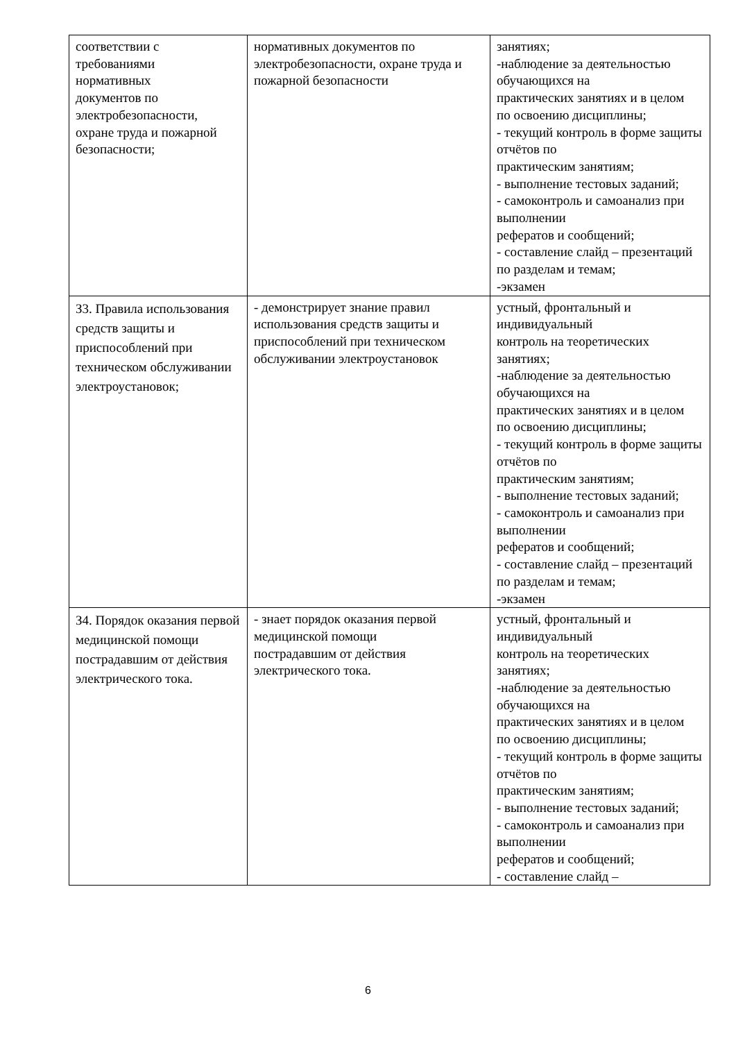| соответствии с требованиями нормативных документов по электробезопасности, охране труда и пожарной безопасности; | нормативных документов по электробезопасности, охране труда и пожарной безопасности | занятиях; -наблюдение за деятельностью обучающихся на практических занятиях и в целом по освоению дисциплины; - текущий контроль в форме защиты отчётов по практическим занятиям; - выполнение тестовых заданий; - самоконтроль и самоанализ при выполнении рефератов и сообщений; - составление слайд – презентаций по разделам и темам; -экзамен |
| З3. Правила использования средств защиты и приспособлений при техническом обслуживании электроустановок; | - демонстрирует знание правил использования средств защиты и приспособлений при техническом обслуживании электроустановок | устный, фронтальный и индивидуальный контроль на теоретических занятиях; -наблюдение за деятельностью обучающихся на практических занятиях и в целом по освоению дисциплины; - текущий контроль в форме защиты отчётов по практическим занятиям; - выполнение тестовых заданий; - самоконтроль и самоанализ при выполнении рефератов и сообщений; - составление слайд – презентаций по разделам и темам; -экзамен |
| З4. Порядок оказания первой медицинской помощи пострадавшим от действия электрического тока. | - знает порядок оказания первой медицинской помощи пострадавшим от действия электрического тока. | устный, фронтальный и индивидуальный контроль на теоретических занятиях; -наблюдение за деятельностью обучающихся на практических занятиях и в целом по освоению дисциплины; - текущий контроль в форме защиты отчётов по практическим занятиям; - выполнение тестовых заданий; - самоконтроль и самоанализ при выполнении рефератов и сообщений; - составление слайд – |
6